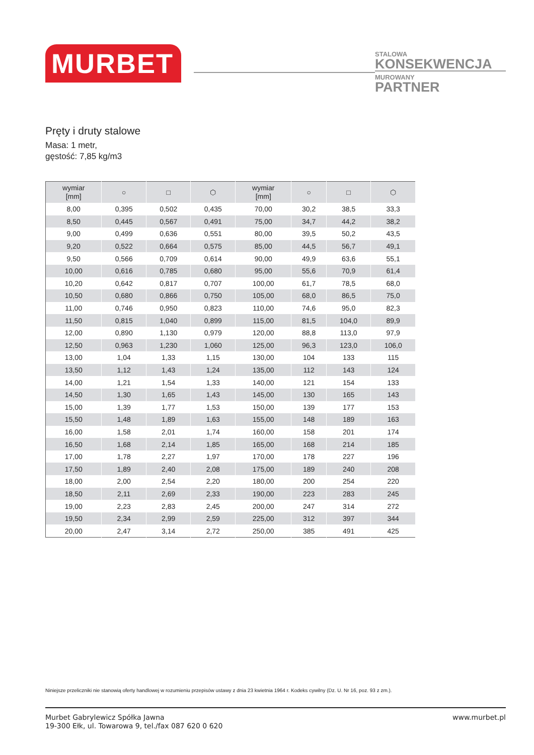MURBET
STALOWA
KONSEKWENCJA
MUROWANY
PARTNER
Pręty i druty stalowe
Masa: 1 metr,
gęstość: 7,85 kg/m3
| wymiar [mm] | ○ | □ | ⬡ | wymiar [mm] | ○ | □ | ⬡ |
| --- | --- | --- | --- | --- | --- | --- | --- |
| 8,00 | 0,395 | 0,502 | 0,435 | 70,00 | 30,2 | 38,5 | 33,3 |
| 8,50 | 0,445 | 0,567 | 0,491 | 75,00 | 34,7 | 44,2 | 38,2 |
| 9,00 | 0,499 | 0,636 | 0,551 | 80,00 | 39,5 | 50,2 | 43,5 |
| 9,20 | 0,522 | 0,664 | 0,575 | 85,00 | 44,5 | 56,7 | 49,1 |
| 9,50 | 0,566 | 0,709 | 0,614 | 90,00 | 49,9 | 63,6 | 55,1 |
| 10,00 | 0,616 | 0,785 | 0,680 | 95,00 | 55,6 | 70,9 | 61,4 |
| 10,20 | 0,642 | 0,817 | 0,707 | 100,00 | 61,7 | 78,5 | 68,0 |
| 10,50 | 0,680 | 0,866 | 0,750 | 105,00 | 68,0 | 86,5 | 75,0 |
| 11,00 | 0,746 | 0,950 | 0,823 | 110,00 | 74,6 | 95,0 | 82,3 |
| 11,50 | 0,815 | 1,040 | 0,899 | 115,00 | 81,5 | 104,0 | 89,9 |
| 12,00 | 0,890 | 1,130 | 0,979 | 120,00 | 88,8 | 113,0 | 97,9 |
| 12,50 | 0,963 | 1,230 | 1,060 | 125,00 | 96,3 | 123,0 | 106,0 |
| 13,00 | 1,04 | 1,33 | 1,15 | 130,00 | 104 | 133 | 115 |
| 13,50 | 1,12 | 1,43 | 1,24 | 135,00 | 112 | 143 | 124 |
| 14,00 | 1,21 | 1,54 | 1,33 | 140,00 | 121 | 154 | 133 |
| 14,50 | 1,30 | 1,65 | 1,43 | 145,00 | 130 | 165 | 143 |
| 15,00 | 1,39 | 1,77 | 1,53 | 150,00 | 139 | 177 | 153 |
| 15,50 | 1,48 | 1,89 | 1,63 | 155,00 | 148 | 189 | 163 |
| 16,00 | 1,58 | 2,01 | 1,74 | 160,00 | 158 | 201 | 174 |
| 16,50 | 1,68 | 2,14 | 1,85 | 165,00 | 168 | 214 | 185 |
| 17,00 | 1,78 | 2,27 | 1,97 | 170,00 | 178 | 227 | 196 |
| 17,50 | 1,89 | 2,40 | 2,08 | 175,00 | 189 | 240 | 208 |
| 18,00 | 2,00 | 2,54 | 2,20 | 180,00 | 200 | 254 | 220 |
| 18,50 | 2,11 | 2,69 | 2,33 | 190,00 | 223 | 283 | 245 |
| 19,00 | 2,23 | 2,83 | 2,45 | 200,00 | 247 | 314 | 272 |
| 19,50 | 2,34 | 2,99 | 2,59 | 225,00 | 312 | 397 | 344 |
| 20,00 | 2,47 | 3,14 | 2,72 | 250,00 | 385 | 491 | 425 |
Niniejsze przeliczniki nie stanowią oferty handlowej w rozumieniu przepisów ustawy z dnia 23 kwietnia 1964 r. Kodeks cywilny (Dz. U. Nr 16, poz. 93 z zm.).
Murbet Gabrylewicz Spółka Jawna
19-300 Ełk, ul. Towarowa 9, tel./fax 087 620 0 620
www.murbet.pl